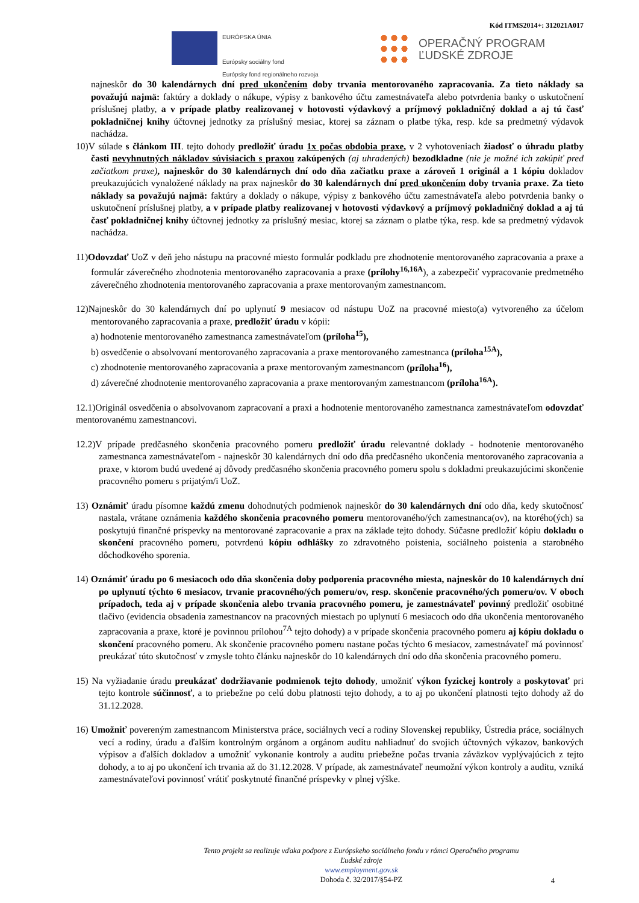Kód ITMS2014+: 312021A017
EURÓPSKA ÚNIA
Európsky sociálny fond
Európsky fond regionálneho rozvoja
OPERAČNÝ PROGRAM
ĽUDSKÉ ZDROJE
najneskôr do 30 kalendárnych dní pred ukončením doby trvania mentorovaného zapracovania. Za tieto náklady sa považujú najmä: faktúry a doklady o nákupe, výpisy z bankového účtu zamestnávateľa alebo potvrdenia banky o uskutočnení príslušnej platby, a v prípade platby realizovanej v hotovosti výdavkový a príjmový pokladničný doklad a aj tú časť pokladničnej knihy účtovnej jednotky za príslušný mesiac, ktorej sa záznam o platbe týka, resp. kde sa predmetný výdavok nachádza.
10)V súlade s článkom III. tejto dohody predložiť úradu 1x počas obdobia praxe, v 2 vyhotoveniach žiadosť o úhradu platby časti nevyhnutných nákladov súvisiacich s praxou zakúpených (aj uhradených) bezodkladne (nie je možné ich zakúpiť pred začiatkom praxe), najneskôr do 30 kalendárnych dní odo dňa začiatku praxe a zároveň 1 originál a 1 kópiu dokladov preukazujúcich vynaložené náklady na prax najneskôr do 30 kalendárnych dní pred ukončením doby trvania praxe. Za tieto náklady sa považujú najmä: faktúry a doklady o nákupe, výpisy z bankového účtu zamestnávateľa alebo potvrdenia banky o uskutočnení príslušnej platby, a v prípade platby realizovanej v hotovosti výdavkový a príjmový pokladničný doklad a aj tú časť pokladničnej knihy účtovnej jednotky za príslušný mesiac, ktorej sa záznam o platbe týka, resp. kde sa predmetný výdavok nachádza.
11)Odovzdať UoZ v deň jeho nástupu na pracovné miesto formulár podkladu pre zhodnotenie mentorovaného zapracovania a praxe a formulár záverečného zhodnotenia mentorovaného zapracovania a praxe (prílohy<sup>16,16A</sup>), a zabezpečiť vypracovanie predmetného záverečného zhodnotenia mentorovaného zapracovania a praxe mentorovaným zamestnancom.
12)Najneskôr do 30 kalendárnych dní po uplynutí 9 mesiacov od nástupu UoZ na pracovné miesto(a) vytvoreného za účelom mentorovaného zapracovania a praxe, predložiť úradu v kópii:
a) hodnotenie mentorovaného zamestnanca zamestnávateľom (príloha<sup>15</sup>),
b) osvedčenie o absolvovaní mentorovaného zapracovania a praxe mentorovaného zamestnanca (príloha<sup>15A</sup>),
c) zhodnotenie mentorovaného zapracovania a praxe mentorovaným zamestnancom (príloha<sup>16</sup>),
d) záverečné zhodnotenie mentorovaného zapracovania a praxe mentorovaným zamestnancom (príloha<sup>16A</sup>).
12.1)Originál osvedčenia o absolvovanom zapracovaní a praxi a hodnotenie mentorovaného zamestnanca zamestnávateľom odovzdať mentorovanému zamestnancovi.
12.2)V prípade predčasného skončenia pracovného pomeru predložiť úradu relevantné doklady - hodnotenie mentorovaného zamestnanca zamestnávateľom - najneskôr 30 kalendárnych dní odo dňa predčasného ukončenia mentorovaného zapracovania a praxe, v ktorom budú uvedené aj dôvody predčasného skončenia pracovného pomeru spolu s dokladmi preukazujúcimi skončenie pracovného pomeru s prijatým/i UoZ.
13) Oznámiť úradu písomne každú zmenu dohodnutých podmienok najneskôr do 30 kalendárnych dní odo dňa, kedy skutočnosť nastala, vrátane oznámenia každého skončenia pracovného pomeru mentorovaného/ých zamestnanca(ov), na ktorého(ých) sa poskytujú finančné príspevky na mentorované zapracovanie a prax na základe tejto dohody. Súčasne predložiť kópiu dokladu o skončení pracovného pomeru, potvrdenú kópiu odhlášky zo zdravotného poistenia, sociálneho poistenia a starobného dôchodkového sporenia.
14) Oznámiť úradu po 6 mesiacoch odo dňa skončenia doby podporenia pracovného miesta, najneskôr do 10 kalendárnych dní po uplynutí týchto 6 mesiacov, trvanie pracovného/ých pomeru/ov, resp. skončenie pracovného/ých pomeru/ov. V oboch prípadoch, teda aj v prípade skončenia alebo trvania pracovného pomeru, je zamestnávateľ povinný predložiť osobitné tlačivo (evidencia obsadenia zamestnancov na pracovných miestach po uplynutí 6 mesiacoch odo dňa ukončenia mentorovaného zapracovania a praxe, ktoré je povinnou prílohou<sup>7A</sup> tejto dohody) a v prípade skončenia pracovného pomeru aj kópiu dokladu o skončení pracovného pomeru. Ak skončenie pracovného pomeru nastane počas týchto 6 mesiacov, zamestnávateľ má povinnosť preukázať túto skutočnosť v zmysle tohto článku najneskôr do 10 kalendárnych dní odo dňa skončenia pracovného pomeru.
15) Na vyžiadanie úradu preukázať dodržiavanie podmienok tejto dohody, umožniť výkon fyzickej kontroly a poskytovať pri tejto kontrole súčinnosť, a to priebežne po celú dobu platnosti tejto dohody, a to aj po ukončení platnosti tejto dohody až do 31.12.2028.
16) Umožniť povereným zamestnancom Ministerstva práce, sociálnych vecí a rodiny Slovenskej republiky, Ústredia práce, sociálnych vecí a rodiny, úradu a ďalším kontrolným orgánom a orgánom auditu nahliadnuť do svojich účtovných výkazov, bankových výpisov a ďalších dokladov a umožniť vykonanie kontroly a auditu priebežne počas trvania záväzkov vyplývajúcich z tejto dohody, a to aj po ukončení ich trvania až do 31.12.2028. V prípade, ak zamestnávateľ neumožní výkon kontroly a auditu, vzniká zamestnávateľovi povinnosť vrátiť poskytnuté finančné príspevky v plnej výške.
Tento projekt sa realizuje vďaka podpore z Európskeho sociálneho fondu v rámci Operačného programu
Ľudské zdroje
www.employment.gov.sk
Dohoda č. 32/2017/§54-PZ
4